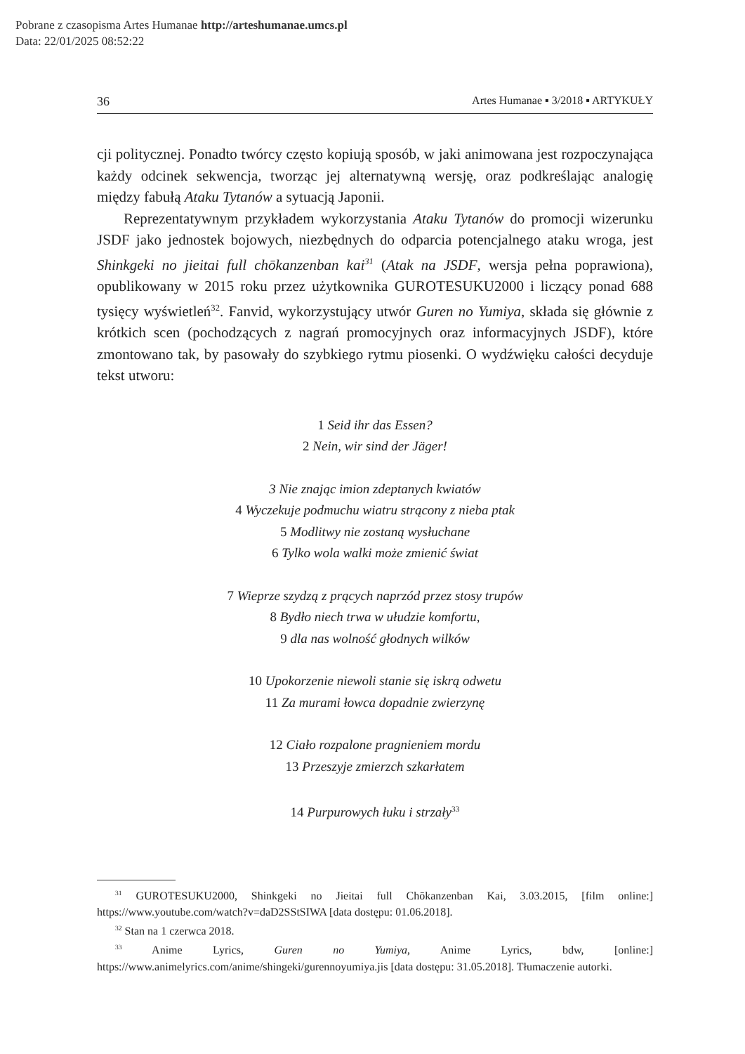Pobrane z czasopisma Artes Humanae http://arteshumanae.umcs.pl
Data: 22/01/2025 08:52:22
36 Artes Humanae ▪ 3/2018 ▪ ARTYKUŁY
cji politycznej. Ponadto twórcy często kopiują sposób, w jaki animowana jest rozpoczynająca każdy odcinek sekwencja, tworząc jej alternatywną wersję, oraz podkreślając analogię między fabułą Ataku Tytanów a sytuacją Japonii.
Reprezentatywnym przykładem wykorzystania Ataku Tytanów do promocji wizerunku JSDF jako jednostek bojowych, niezbędnych do odparcia potencjalnego ataku wroga, jest Shinkgeki no jieitai full chōkanzenban kai<sup>31</sup> (Atak na JSDF, wersja pełna poprawiona), opublikowany w 2015 roku przez użytkownika GUROTESUKU2000 i liczący ponad 688 tysięcy wyświetleń<sup>32</sup>. Fanvid, wykorzystujący utwór Guren no Yumiya, składa się głównie z krótkich scen (pochodzących z nagrań promocyjnych oraz informacyjnych JSDF), które zmontowano tak, by pasowały do szybkiego rytmu piosenki. O wydźwięku całości decyduje tekst utworu:
1 Seid ihr das Essen?
2 Nein, wir sind der Jäger!
3 Nie znając imion zdeptanych kwiatów
4 Wyczekuje podmuchu wiatru strącony z nieba ptak
5 Modlitwy nie zostaną wysłuchane
6 Tylko wola walki może zmienić świat
7 Wieprze szydzą z prących naprzód przez stosy trupów
8 Bydło niech trwa w ułudzie komfortu,
9 dla nas wolność głodnych wilków
10 Upokorzenie niewoli stanie się iskrą odwetu
11 Za murami łowca dopadnie zwierzynę
12 Ciało rozpalone pragnieniem mordu
13 Przeszyje zmierzch szkarłatem
14 Purpurowych łuku i strzały<sup>33</sup>
<sup>31</sup> GUROTESUKU2000, Shinkgeki no Jieitai full Chōkanzenban Kai, 3.03.2015, [film online:] https://www.youtube.com/watch?v=daD2SStSIWA [data dostępu: 01.06.2018].
<sup>32</sup> Stan na 1 czerwca 2018.
<sup>33</sup> Anime Lyrics, Guren no Yumiya, Anime Lyrics, bdw, [online:] https://www.animelyrics.com/anime/shingeki/gurennoyumiya.jis [data dostępu: 31.05.2018]. Tłumaczenie autorki.